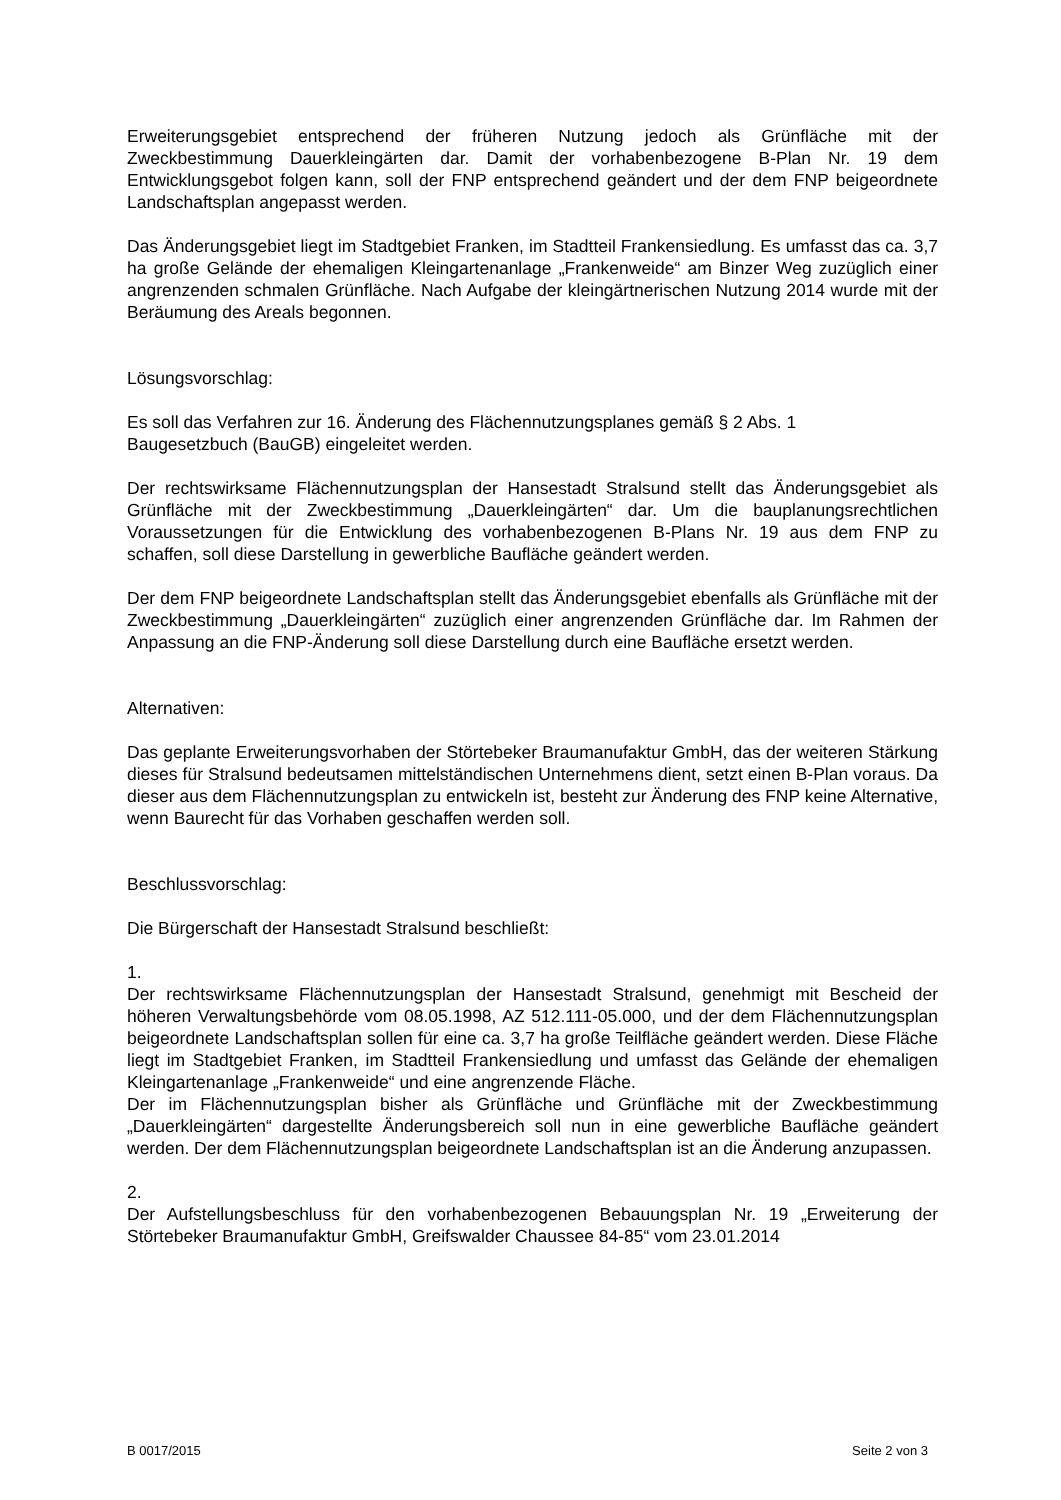Erweiterungsgebiet entsprechend der früheren Nutzung jedoch als Grünfläche mit der Zweckbestimmung Dauerkleingärten dar. Damit der vorhabenbezogene B-Plan Nr. 19 dem Entwicklungsgebot folgen kann, soll der FNP entsprechend geändert und der dem FNP beigeordnete Landschaftsplan angepasst werden.
Das Änderungsgebiet liegt im Stadtgebiet Franken, im Stadtteil Frankensiedlung. Es umfasst das ca. 3,7 ha große Gelände der ehemaligen Kleingartenanlage „Frankenweide“ am Binzer Weg zuzüglich einer angrenzenden schmalen Grünfläche. Nach Aufgabe der kleingärtnerischen Nutzung 2014 wurde mit der Beräumung des Areals begonnen.
Lösungsvorschlag:
Es soll das Verfahren zur 16. Änderung des Flächennutzungsplanes gemäß § 2 Abs. 1
Baugesetzbuch (BauGB) eingeleitet werden.
Der rechtswirksame Flächennutzungsplan der Hansestadt Stralsund stellt das Änderungsgebiet als Grünfläche mit der Zweckbestimmung „Dauerkleingärten“ dar. Um die bauplanungsrechtlichen Voraussetzungen für die Entwicklung des vorhabenbezogenen B-Plans Nr. 19 aus dem FNP zu schaffen, soll diese Darstellung in gewerbliche Baufläche geändert werden.
Der dem FNP beigeordnete Landschaftsplan stellt das Änderungsgebiet ebenfalls als Grünfläche mit der Zweckbestimmung „Dauerkleingärten“ zuzüglich einer angrenzenden Grünfläche dar. Im Rahmen der Anpassung an die FNP-Änderung soll diese Darstellung durch eine Baufläche ersetzt werden.
Alternativen:
Das geplante Erweiterungsvorhaben der Störtebeker Braumanufaktur GmbH, das der weiteren Stärkung dieses für Stralsund bedeutsamen mittelständischen Unternehmens dient, setzt einen B-Plan voraus. Da dieser aus dem Flächennutzungsplan zu entwickeln ist, besteht zur Änderung des FNP keine Alternative, wenn Baurecht für das Vorhaben geschaffen werden soll.
Beschlussvorschlag:
Die Bürgerschaft der Hansestadt Stralsund beschließt:
1.
Der rechtswirksame Flächennutzungsplan der Hansestadt Stralsund, genehmigt mit Bescheid der höheren Verwaltungsbehörde vom 08.05.1998, AZ 512.111-05.000, und der dem Flächennutzungsplan beigeordnete Landschaftsplan sollen für eine ca. 3,7 ha große Teilfläche geändert werden. Diese Fläche liegt im Stadtgebiet Franken, im Stadtteil Frankensiedlung und umfasst das Gelände der ehemaligen Kleingartenanlage „Frankenweide“ und eine angrenzende Fläche.
Der im Flächennutzungsplan bisher als Grünfläche und Grünfläche mit der Zweckbestimmung „Dauerkleingärten“ dargestellte Änderungsbereich soll nun in eine gewerbliche Baufläche geändert werden. Der dem Flächennutzungsplan beigeordnete Landschaftsplan ist an die Änderung anzupassen.
2.
Der Aufstellungsbeschluss für den vorhabenbezogenen Bebauungsplan Nr. 19 „Erweiterung der Störtebeker Braumanufaktur GmbH, Greifswalder Chaussee 84-85“ vom 23.01.2014
B 0017/2015 Seite 2 von 3